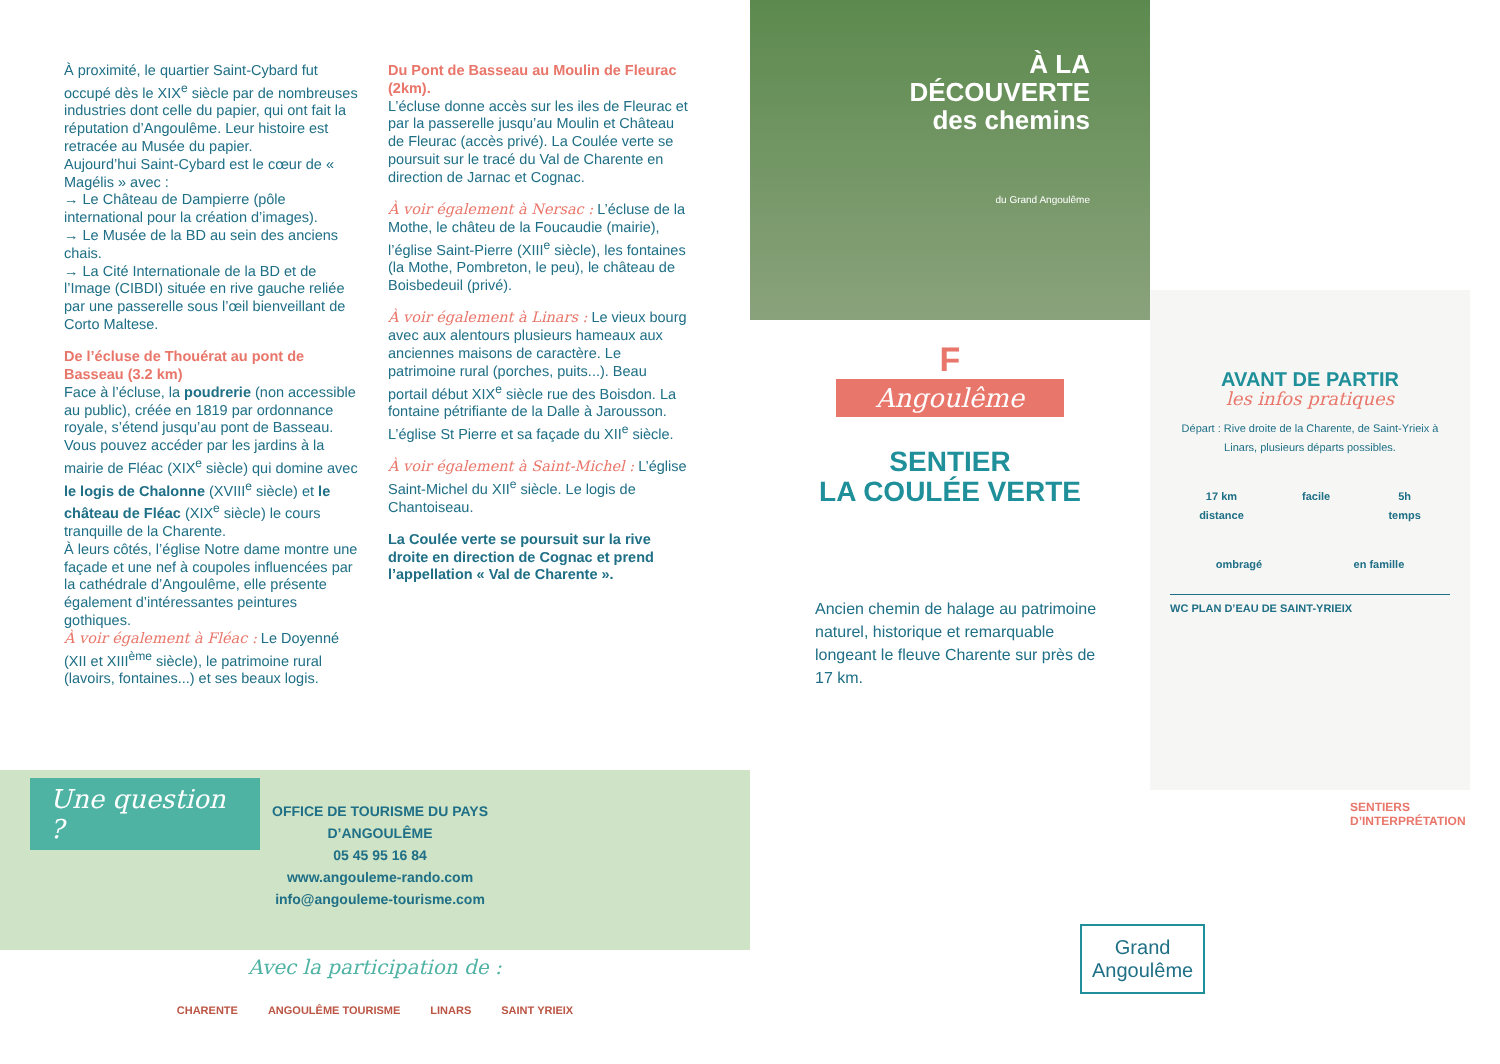À proximité, le quartier Saint-Cybard fut occupé dès le XIX<sup>e</sup> siècle par de nombreuses industries dont celle du papier, qui ont fait la réputation d’Angoulême. Leur histoire est retracée au Musée du papier.
Aujourd’hui Saint-Cybard est le cœur de « Magélis » avec :
→ Le Château de Dampierre (pôle international pour la création d’images).
→ Le Musée de la BD au sein des anciens chais.
→ La Cité Internationale de la BD et de l’Image (CIBDI) située en rive gauche reliée par une passerelle sous l’œil bienveillant de Corto Maltese.
De l’écluse de Thouérat au pont de Basseau (3.2 km)
Face à l’écluse, la poudrerie (non accessible au public), créée en 1819 par ordonnance royale, s’étend jusqu’au pont de Basseau.
Vous pouvez accéder par les jardins à la mairie de Fléac (XIX<sup>e</sup> siècle) qui domine avec le logis de Chalonne (XVIII<sup>e</sup> siècle) et le château de Fléac (XIX<sup>e</sup> siècle) le cours tranquille de la Charente.
À leurs côtés, l’église Notre dame montre une façade et une nef à coupoles influencées par la cathédrale d’Angoulême, elle présente également d’intéressantes peintures gothiques.
À voir également à Fléac : Le Doyenné (XII et XIII<sup>ème</sup> siècle), le patrimoine rural (lavoirs, fontaines...) et ses beaux logis.
Du Pont de Basseau au Moulin de Fleurac (2km).
L’écluse donne accès sur les iles de Fleurac et par la passerelle jusqu’au Moulin et Château de Fleurac (accès privé). La Coulée verte se poursuit sur le tracé du Val de Charente en direction de Jarnac et Cognac.
À voir également à Nersac : L’écluse de la Mothe, le châteu de la Foucaudie (mairie), l’église Saint-Pierre (XIII<sup>e</sup> siècle), les fontaines (la Mothe, Pombreton, le peu), le château de Boisbedeuil (privé).
À voir également à Linars : Le vieux bourg avec aux alentours plusieurs hameaux aux anciennes maisons de caractère. Le patrimoine rural (porches, puits...). Beau portail début XIX<sup>e</sup> siècle rue des Boisdon. La fontaine pétrifiante de la Dalle à Jarousson. L’église St Pierre et sa façade du XII<sup>e</sup> siècle.
À voir également à Saint-Michel : L’église Saint-Michel du XII<sup>e</sup> siècle. Le logis de Chantoiseau.
La Coulée verte se poursuit sur la rive droite en direction de Cognac et prend l’appellation « Val de Charente ».
Une question ?
OFFICE DE TOURISME DU PAYS D’ANGOULÊME
05 45 95 16 84
www.angouleme-rando.com
info@angouleme-tourisme.com
Avec la participation de :
CHARENTE ANGOULÊME TOURISME LINARS SAINT YRIEIX
À LA
DÉCOUVERTE
des chemins
du Grand Angoulême
F
Angoulême
SENTIER
LA COULÉE VERTE
Ancien chemin de halage au patrimoine naturel, historique et remarquable longeant le fleuve Charente sur près de 17 km.
AVANT DE PARTIR
les infos pratiques
Départ : Rive droite de la Charente, de Saint-Yrieix à Linars, plusieurs départs possibles.
17 km
distance facile 5h
temps
ombragé en famille
WC PLAN D’EAU DE SAINT-YRIEIX
SENTIERS D’INTERPRÉTATION
Grand
Angoulême